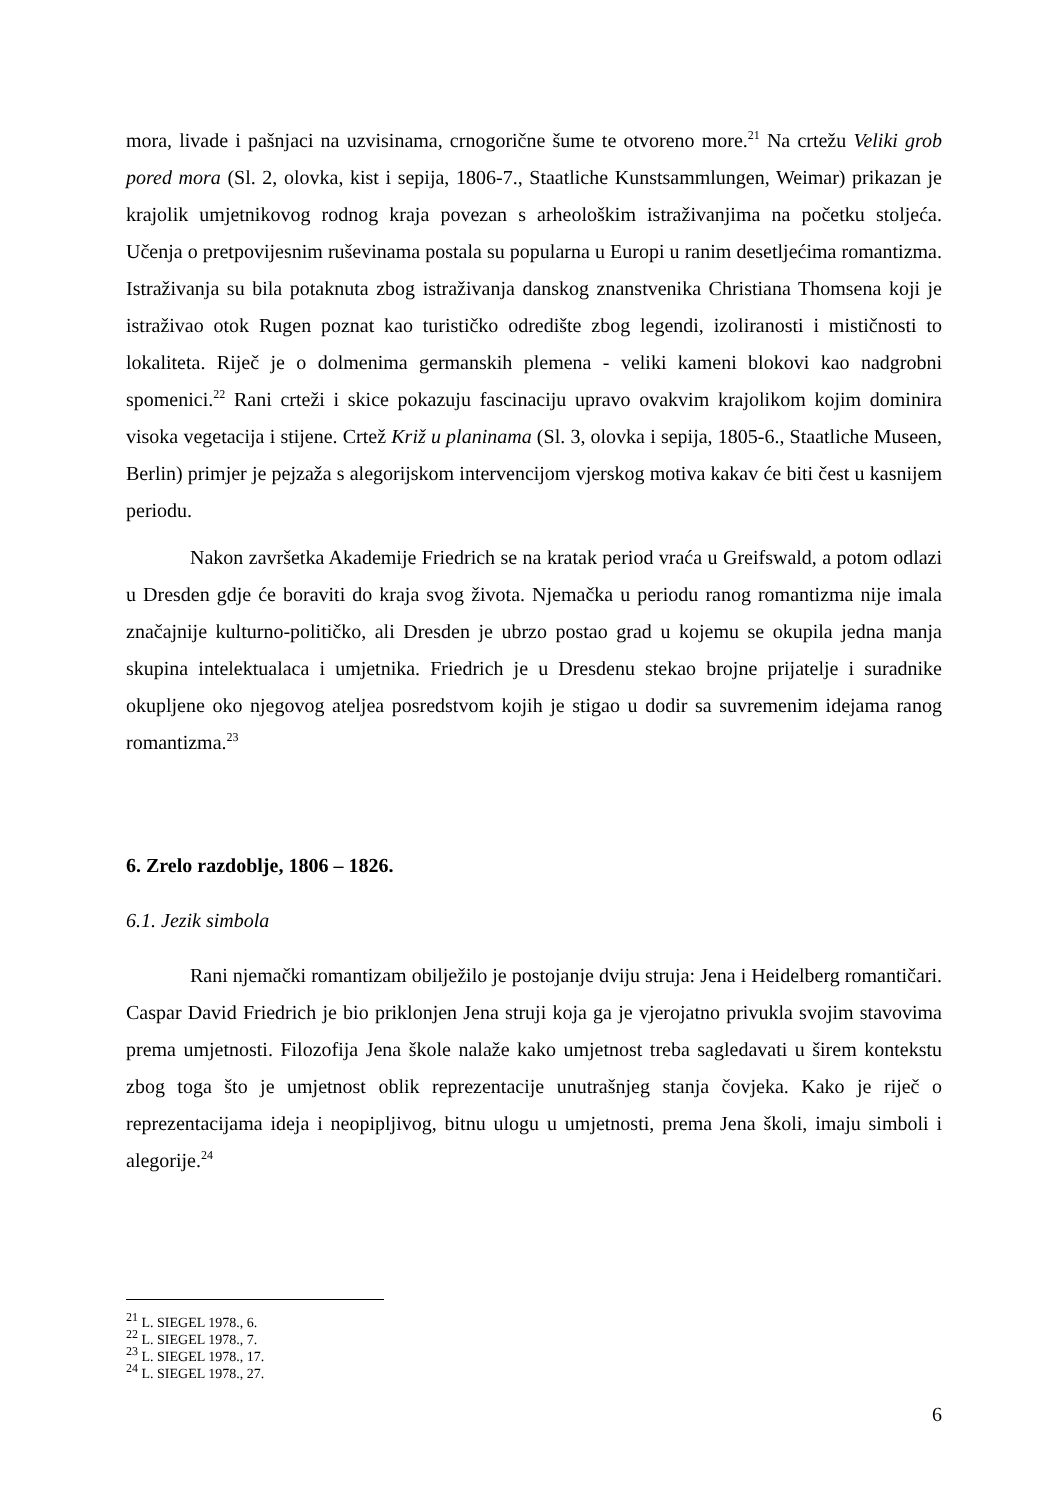mora, livade i pašnjaci na uzvisinama, crnogorične šume te otvoreno more.<sup>21</sup> Na crtežu Veliki grob pored mora (Sl. 2, olovka, kist i sepija, 1806-7., Staatliche Kunstsammlungen, Weimar) prikazan je krajolik umjetnikovog rodnog kraja povezan s arheološkim istraživanjima na početku stoljeća. Učenja o pretpovijesnim ruševinama postala su popularna u Europi u ranim desetljećima romantizma. Istraživanja su bila potaknuta zbog istraživanja danskog znanstvenika Christiana Thomsena koji je istraživao otok Rugen poznat kao turističko odredište zbog legendi, izoliranosti i mističnosti to lokaliteta. Riječ je o dolmenima germanskih plemena - veliki kameni blokovi kao nadgrobni spomenici.<sup>22</sup> Rani crteži i skice pokazuju fascinaciju upravo ovakvim krajolikom kojim dominira visoka vegetacija i stijene. Crtež Križ u planinama (Sl. 3, olovka i sepija, 1805-6., Staatliche Museen, Berlin) primjer je pejzaža s alegorijskom intervencijom vjerskog motiva kakav će biti čest u kasnijem periodu.
Nakon završetka Akademije Friedrich se na kratak period vraća u Greifswald, a potom odlazi u Dresden gdje će boraviti do kraja svog života. Njemačka u periodu ranog romantizma nije imala značajnije kulturno-političko, ali Dresden je ubrzo postao grad u kojemu se okupila jedna manja skupina intelektualaca i umjetnika. Friedrich je u Dresdenu stekao brojne prijatelje i suradnike okupljene oko njegovog ateljea posredstvom kojih je stigao u dodir sa suvremenim idejama ranog romantizma.<sup>23</sup>
6. Zrelo razdoblje, 1806 – 1826.
6.1. Jezik simbola
Rani njemački romantizam obilježilo je postojanje dviju struja: Jena i Heidelberg romantičari. Caspar David Friedrich je bio priklonjen Jena struji koja ga je vjerojatno privukla svojim stavovima prema umjetnosti. Filozofija Jena škole nalaže kako umjetnost treba sagledavati u širem kontekstu zbog toga što je umjetnost oblik reprezentacije unutrašnjeg stanja čovjeka. Kako je riječ o reprezentacijama ideja i neopipljivog, bitnu ulogu u umjetnosti, prema Jena školi, imaju simboli i alegorije.<sup>24</sup>
<sup>21</sup> L. SIEGEL 1978., 6.
<sup>22</sup> L. SIEGEL 1978., 7.
<sup>23</sup> L. SIEGEL 1978., 17.
<sup>24</sup> L. SIEGEL 1978., 27.
6